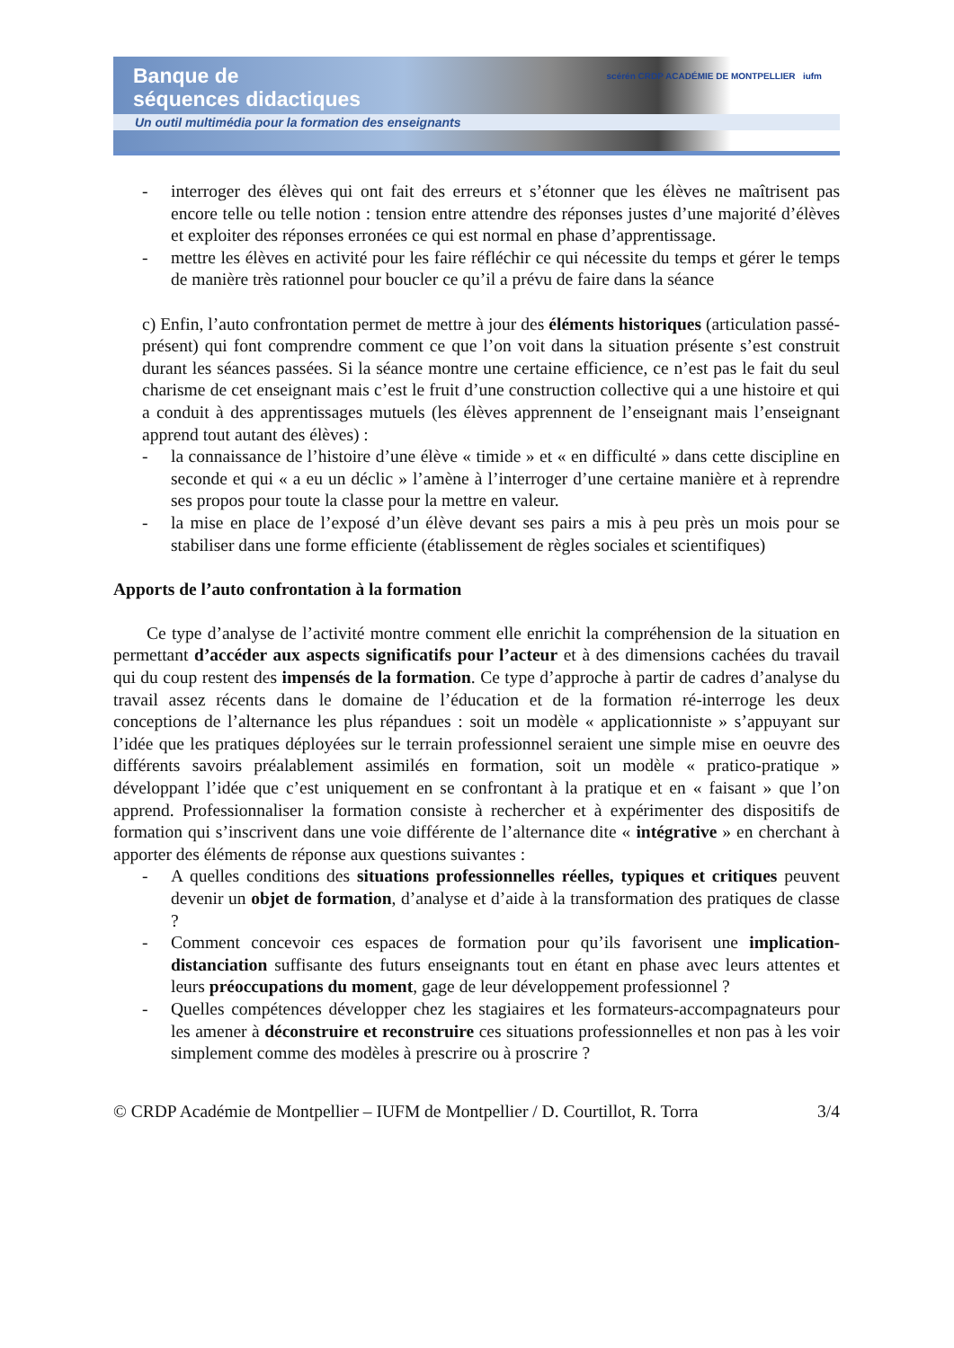Banque de
séquences didactiques
scérén CRDP ACADÉMIE DE MONTPELLIER iufm
Un outil multimédia pour la formation des enseignants
- interroger des élèves qui ont fait des erreurs et s’étonner que les élèves ne maîtrisent pas encore telle ou telle notion : tension entre attendre des réponses justes d’une majorité d’élèves et exploiter des réponses erronées ce qui est normal en phase d’apprentissage.
- mettre les élèves en activité pour les faire réfléchir ce qui nécessite du temps et gérer le temps de manière très rationnel pour boucler ce qu’il a prévu de faire dans la séance
c) Enfin, l’auto confrontation permet de mettre à jour des éléments historiques (articulation passé-présent) qui font comprendre comment ce que l’on voit dans la situation présente s’est construit durant les séances passées. Si la séance montre une certaine efficience, ce n’est pas le fait du seul charisme de cet enseignant mais c’est le fruit d’une construction collective qui a une histoire et qui a conduit à des apprentissages mutuels (les élèves apprennent de l’enseignant mais l’enseignant apprend tout autant des élèves) :
- la connaissance de l’histoire d’une élève « timide » et « en difficulté » dans cette discipline en seconde et qui « a eu un déclic » l’amène à l’interroger d’une certaine manière et à reprendre ses propos pour toute la classe pour la mettre en valeur.
- la mise en place de l’exposé d’un élève devant ses pairs a mis à peu près un mois pour se stabiliser dans une forme efficiente (établissement de règles sociales et scientifiques)
Apports de l’auto confrontation à la formation
Ce type d’analyse de l’activité montre comment elle enrichit la compréhension de la situation en permettant d’accéder aux aspects significatifs pour l’acteur et à des dimensions cachées du travail qui du coup restent des impensés de la formation. Ce type d’approche à partir de cadres d’analyse du travail assez récents dans le domaine de l’éducation et de la formation ré-interroge les deux conceptions de l’alternance les plus répandues : soit un modèle « applicationniste » s’appuyant sur l’idée que les pratiques déployées sur le terrain professionnel seraient une simple mise en oeuvre des différents savoirs préalablement assimilés en formation, soit un modèle « pratico-pratique » développant l’idée que c’est uniquement en se confrontant à la pratique et en « faisant » que l’on apprend. Professionnaliser la formation consiste à rechercher et à expérimenter des dispositifs de formation qui s’inscrivent dans une voie différente de l’alternance dite « intégrative » en cherchant à apporter des éléments de réponse aux questions suivantes :
- A quelles conditions des situations professionnelles réelles, typiques et critiques peuvent devenir un objet de formation, d’analyse et d’aide à la transformation des pratiques de classe ?
- Comment concevoir ces espaces de formation pour qu’ils favorisent une implication-distanciation suffisante des futurs enseignants tout en étant en phase avec leurs attentes et leurs préoccupations du moment, gage de leur développement professionnel ?
- Quelles compétences développer chez les stagiaires et les formateurs-accompagnateurs pour les amener à déconstruire et reconstruire ces situations professionnelles et non pas à les voir simplement comme des modèles à prescrire ou à proscrire ?
© CRDP Académie de Montpellier – IUFM de Montpellier / D. Courtillot, R. Torra 3/4